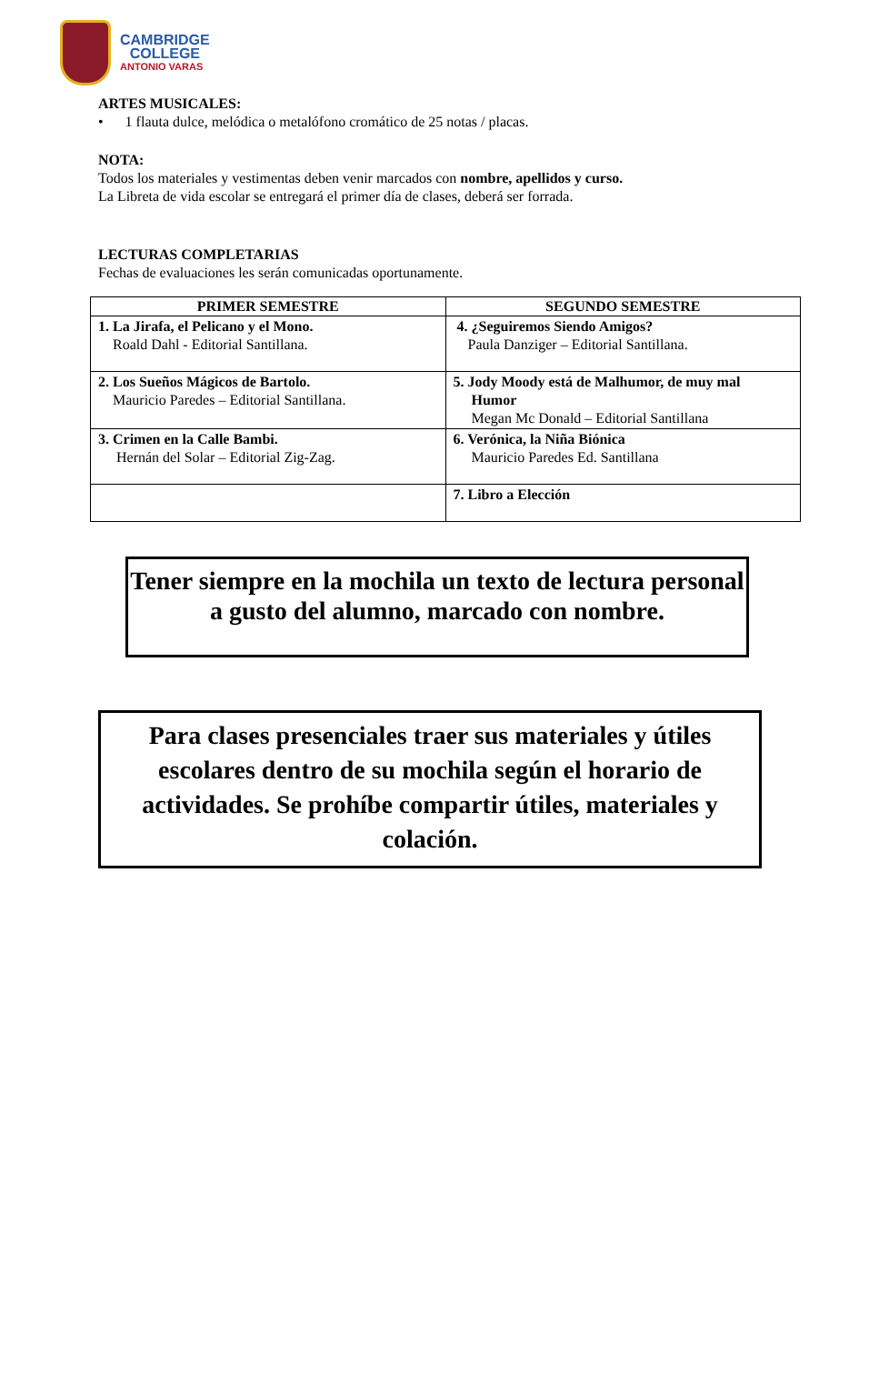CAMBRIDGE
COLLEGE
ANTONIO VARAS
ARTES MUSICALES:
• 1 flauta dulce, melódica o metalófono cromático de 25 notas / placas.
NOTA:
Todos los materiales y vestimentas deben venir marcados con nombre, apellidos y curso.
La Libreta de vida escolar se entregará el primer día de clases, deberá ser forrada.
LECTURAS COMPLETARIAS
Fechas de evaluaciones les serán comunicadas oportunamente.
| PRIMER SEMESTRE | SEGUNDO SEMESTRE |
| --- | --- |
| 1. La Jirafa, el Pelicano y el Mono. Roald Dahl - Editorial Santillana. | 4. ¿Seguiremos Siendo Amigos? Paula Danziger – Editorial Santillana. |
| 2. Los Sueños Mágicos de Bartolo. Mauricio Paredes – Editorial Santillana. | 5. Jody Moody está de Malhumor, de muy mal Humor Megan Mc Donald – Editorial Santillana |
| 3. Crimen en la Calle Bambi. Hernán del Solar – Editorial Zig-Zag. | 6. Verónica, la Niña Biónica Mauricio Paredes Ed. Santillana |
| | 7. Libro a Elección |
Tener siempre en la mochila un texto de lectura personal a gusto del alumno, marcado con nombre.
Para clases presenciales traer sus materiales y útiles escolares dentro de su mochila según el horario de actividades. Se prohíbe compartir útiles, materiales y colación.